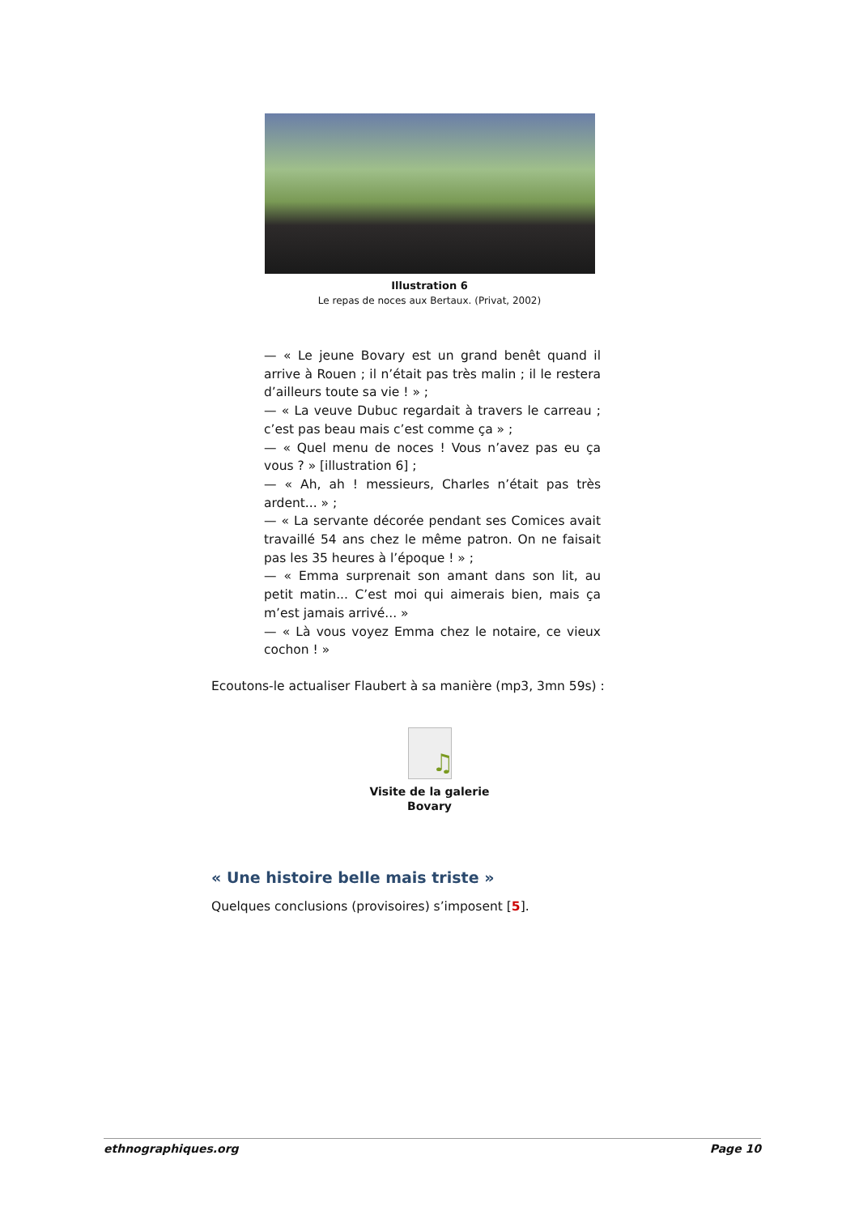Illustration 6
Le repas de noces aux Bertaux. (Privat, 2002)
— « Le jeune Bovary est un grand benêt quand il arrive à Rouen ; il n’était pas très malin ; il le restera d’ailleurs toute sa vie ! » ;
— « La veuve Dubuc regardait à travers le carreau ; c’est pas beau mais c’est comme ça » ;
— « Quel menu de noces ! Vous n’avez pas eu ça vous ? » [illustration 6] ;
— « Ah, ah ! messieurs, Charles n’était pas très ardent... » ;
— « La servante décorée pendant ses Comices avait travaillé 54 ans chez le même patron. On ne faisait pas les 35 heures à l’époque ! » ;
— « Emma surprenait son amant dans son lit, au petit matin... C’est moi qui aimerais bien, mais ça m’est jamais arrivé... »
— « Là vous voyez Emma chez le notaire, ce vieux cochon ! »
Ecoutons-le actualiser Flaubert à sa manière (mp3, 3mn 59s) :
♫
Visite de la galerie
Bovary
« Une histoire belle mais triste »
Quelques conclusions (provisoires) s’imposent [5].
ethnographiques.org Page 10